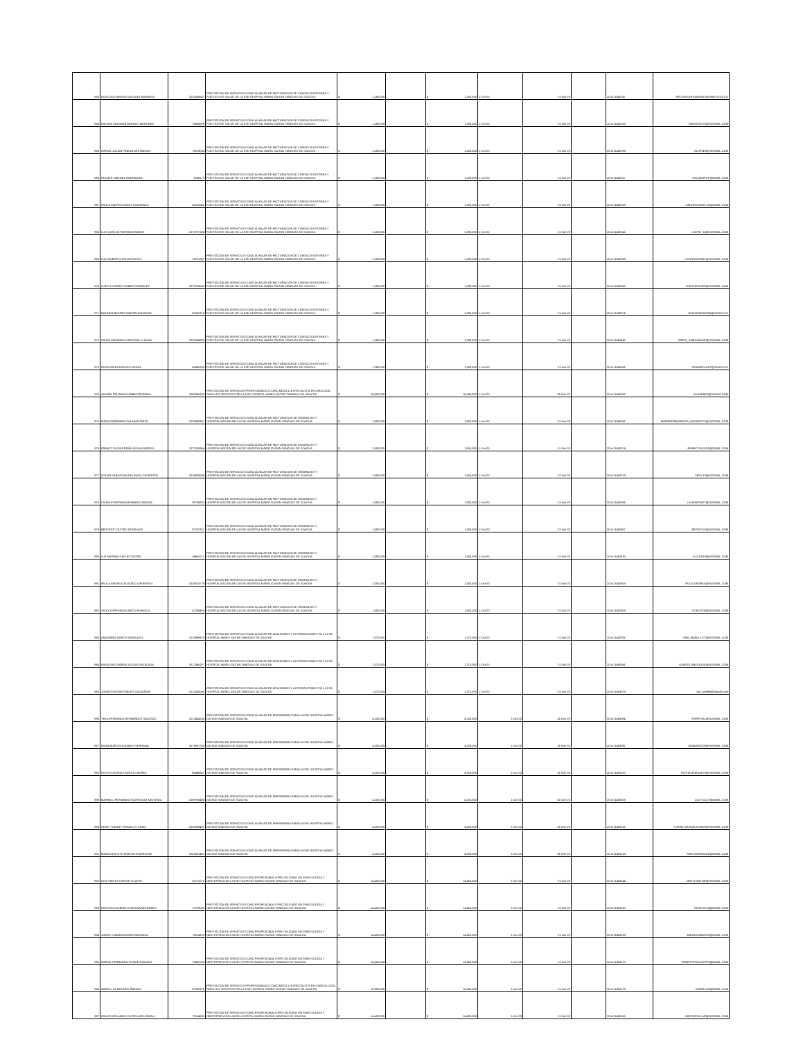| 963 | HUGO ALEJANDRO VASQUEZ BARBOSA | 1032426567 | PRESTACION DE SERVICIOS COMO AUXILIAR DE FACTURACION DE CONSULTA EXTERNA Y PUESTOS DE SALUD DE LA ESE HOSPITAL MARIO GAITAN YANGUAS DE SOACHA | $ 1,280,000 | | $ 1,280,000 | 1-Oct-20 | 31-Oct-20 | | 20-4-11462247 | RECURSOSHUMANOS@HMGY.GOV.CO |
| 964 | WILSON GIOVANNI BURGOS MARTINEZ | 79626619 | PRESTACION DE SERVICIOS COMO AUXILIAR DE FACTURACION DE CONSULTA EXTERNA Y PUESTOS DE SALUD DE LA ESE HOSPITAL MARIO GAITAN YANGUAS DE SOACHA | $ 1,280,000 | | $ 1,280,000 | 1-Oct-20 | 31-Oct-20 | | 20-4-11462288 | GBURGOS75@HOTMAIL.COM |
| 965 | RAFAEL JULIAN PINZON ARCINIEGAS | 79219004 | PRESTACION DE SERVICIOS COMO AUXILIAR DE FACTURACION DE CONSULTA EXTERNA Y PUESTOS DE SALUD DE LA ESE HOSPITAL MARIO GAITAN YANGUAS DE SOACHA | $ 1,280,000 | | $ 1,280,000 | 1-Oct-20 | 31-Oct-20 | | 20-4-11462298 | JULIPIN9@HOTMAIL.COM |
| 966 | HELMER JIMENEZ RODRIGUEZ | 3186173 | PRESTACION DE SERVICIOS COMO AUXILIAR DE FACTURACION DE CONSULTA EXTERNA Y PUESTOS DE SALUD DE LA ESE HOSPITAL MARIO GAITAN YANGUAS DE SOACHA | $ 1,280,000 | | $ 1,280,000 | 1-Oct-20 | 31-Oct-20 | | 20-4-11462327 | HELMERFUT@GMAIL.COM |
| 967 | PAOLA ANDREA ROJAS COLORADO | 52875842 | PRESTACION DE SERVICIOS COMO AUXILIAR DE FACTURACION DE CONSULTA EXTERNA Y PUESTOS DE SALUD DE LA ESE HOSPITAL MARIO GAITAN YANGUAS DE SOACHA | $ 1,280,000 | | $ 1,280,000 | 1-Oct-20 | 31-Oct-20 | | 20-4-11462338 | ANDREGUARO.12@GMAIL.COM |
| 968 | LUIS CARLOS PARRAGA RAMOS | 1073707556 | PRESTACION DE SERVICIOS COMO AUXILIAR DE FACTURACION DE CONSULTA EXTERNA Y PUESTOS DE SALUD DE LA ESE HOSPITAL MARIO GAITAN YANGUAS DE SOACHA | $ 1,280,000 | | $ 1,280,000 | 1-Oct-20 | 31-Oct-20 | | 20-4-11462346 | LUISPA_14@HOTMAIL.COM |
| 969 | LUIS ALBERTO GAITAN REYES | 79261857 | PRESTACION DE SERVICIOS COMO AUXILIAR DE FACTURACION DE CONSULTA EXTERNA Y PUESTOS DE SALUD DE LA ESE HOSPITAL MARIO GAITAN YANGUAS DE SOACHA | $ 1,280,000 | | $ 1,280,000 | 1-Oct-20 | 31-Oct-20 | | 20-4-11462355 | LUCHOGAITAN1@HOTMAIL.COM |
| 970 | LIZETH YURANY GOMEZ GONZALEZ | 1072193055 | PRESTACION DE SERVICIOS COMO AUXILIAR DE FACTURACION DE CONSULTA EXTERNA Y PUESTOS DE SALUD DE LA ESE HOSPITAL MARIO GAITAN YANGUAS DE SOACHA | $ 1,280,000 | | $ 1,280,000 | 1-Oct-20 | 31-Oct-20 | | 20-4-11462362 | LIZETHGO1305@HOTMAIL.COM |
| 971 | NOHORA BEATRIZ MARTIN NAIZAQUE | 52282315 | PRESTACION DE SERVICIOS COMO AUXILIAR DE FACTURACION DE CONSULTA EXTERNA Y PUESTOS DE SALUD DE LA ESE HOSPITAL MARIO GAITAN YANGUAS DE SOACHA | $ 1,280,000 | | $ 1,280,000 | 1-Oct-20 | 31-Oct-20 | | 20-4-11462374 | NOHORAMARTIN@YAHOO.ES |
| 972 | DIEGO ARMANDO GANTIVAR CLAVIJO | 1032364558 | PRESTACION DE SERVICIOS COMO AUXILIAR DE FACTURACION DE CONSULTA EXTERNA Y PUESTOS DE SALUD DE LA ESE HOSPITAL MARIO GAITAN YANGUAS DE SOACHA | $ 1,280,000 | | $ 1,280,000 | 1-Oct-20 | 31-Oct-20 | | 20-4-11462445 | DIEGO_EMBAJADOR@HOTMAIL.COM |
| 973 | ROSA MARIA ROA DE LOZADA | 65495335 | PRESTACION DE SERVICIOS COMO AUXILIAR DE FACTURACION DE CONSULTA EXTERNA Y PUESTOS DE SALUD DE LA ESE HOSPITAL MARIO GAITAN YANGUAS DE SOACHA | $ 1,280,000 | | $ 1,280,000 | 1-Oct-20 | 31-Oct-20 | | 20-4-11462486 | ROMAROLO57@YAHOO.ES |
| 974 | ALVARO EDUARDO URIBE FIGUEROA | 1090396165 | PRESTACION DE SERVICIOS PROFESIONALES COMO MEDICO ESPECIALISTA EN UROLOGIA PARA LOS SERVICIOS EN LA ESE HOSPITAL MARIO GAITAN YANGUAS DE SOACHA | $ 15,000,000 | | $ 15,000,000 | 1-Oct-20 | 31-Dec-20 | | 20-4-11462532 | ALVURIBEF@YAHOO.COM |
| 975 | MARIA FERNANDA SALAZAR NIETO | 1022405967 | PRESTACION DE SERVICIOS COMO AUXILIAR DE FACTURACION DE URGENCIAS Y HOSPITALIZACION DE LA ESE HOSPITAL MARIO GAITAN YANGUAS DE SOACHA | $ 1,550,000 | | $ 1,550,000 | 1-Oct-20 | 31-Oct-20 | | 20-4-11462561 | MARIAFERNANDASALAZARNIETO@HOTMAIL.COM |
| 976 | FRANCY ELOISA PEÑALOZA ALVARADO | 1072190964 | PRESTACION DE SERVICIOS COMO AUXILIAR DE FACTURACION DE URGENCIAS Y HOSPITALIZACION DE LA ESE HOSPITAL MARIO GAITAN YANGUAS DE SOACHA | $ 1,550,000 | | $ 1,550,000 | 1-Oct-20 | 31-Oct-20 | | 20-4-11462574 | FRANCY.ELOISA@GMAIL.COM |
| 977 | OSCAR SEBASTIAN DELGADO CIFUENTES | 1016083506 | PRESTACION DE SERVICIOS COMO AUXILIAR DE FACTURACION DE URGENCIAS Y HOSPITALIZACION DE LA ESE HOSPITAL MARIO GAITAN YANGUAS DE SOACHA | $ 1,550,000 | | $ 1,550,000 | 1-Oct-20 | 31-Oct-20 | | 20-4-11462579 | SKEY.13@HOTMAIL.COM |
| 978 | LAURA ESPERANZA RAMIREZ MOLINA | 39726202 | PRESTACION DE SERVICIOS COMO AUXILIAR DE FACTURACION DE URGENCIAS Y HOSPITALIZACION DE LA ESE HOSPITAL MARIO GAITAN YANGUAS DE SOACHA | $ 1,550,000 | | $ 1,550,000 | 1-Oct-20 | 31-Oct-20 | | 20-4-11462596 | LAURAERM27@HOTMAIL.COM |
| 979 | BERYENIT CASTRO GONZALEZ | 52752327 | PRESTACION DE SERVICIOS COMO AUXILIAR DE FACTURACION DE URGENCIAS Y HOSPITALIZACION DE LA ESE HOSPITAL MARIO GAITAN YANGUAS DE SOACHA | $ 1,550,000 | | $ 1,550,000 | 1-Oct-20 | 31-Oct-20 | | 20-4-11462607 | BERYICAS@HOTMAIL.COM |
| 980 | LUZ MARINA CHICUE CASTRO | 39665711 | PRESTACION DE SERVICIOS COMO AUXILIAR DE FACTURACION DE URGENCIAS Y HOSPITALIZACION DE LA ESE HOSPITAL MARIO GAITAN YANGUAS DE SOACHA | $ 1,550,000 | | $ 1,550,000 | 1-Oct-20 | 31-Oct-20 | | 20-4-11462615 | LUZ.DA19@HOTMAIL.COM |
| 981 | PAOLA ANDREA DELGADO CIFUENTES | 1016070779 | PRESTACION DE SERVICIOS COMO AUXILIAR DE FACTURACION DE URGENCIAS Y HOSPITALIZACION DE LA ESE HOSPITAL MARIO GAITAN YANGUAS DE SOACHA | $ 1,550,000 | | $ 1,550,000 | 1-Oct-20 | 31-Oct-20 | | 20-4-11462918 | POLIS.ANDREA@HOTMAIL.COM |
| 982 | VICKY ESPERANZA NIETO FONSECA | 52206455 | PRESTACION DE SERVICIOS COMO AUXILIAR DE FACTURACION DE URGENCIAS Y HOSPITALIZACION DE LA ESE HOSPITAL MARIO GAITAN YANGUAS DE SOACHA | $ 1,550,000 | | $ 1,550,000 | 1-Oct-20 | 31-Oct-20 | | 20-4-11462928 | VOKOYEN@HOTMAIL.COM |
| 983 | ANA MARIA GARCIA GONZALEZ | 1023959978 | PRESTACION DE SERVICIOS COMO AUXILIAR DE ADMISIONES Y AUTORIZACIONES DE LA ESE HOSPITAL MARIO GAITAN YANGUAS DE SOACHA | $ 1,370,000 | | $ 1,370,000 | 1-Oct-20 | 31-Oct-20 | | 20-4-11462931 | ANA_MARIA_G.G@HOTMAIL.COM |
| 984 | KAROLINE ANDREA DUQUE ENCALADA | 1012364107 | PRESTACION DE SERVICIOS COMO AUXILIAR DE ADMISIONES Y AUTORIZACIONES DE LA ESE HOSPITAL MARIO GAITAN YANGUAS DE SOACHA | $ 1,370,000 | | $ 1,370,000 | 1-Oct-20 | 31-Oct-20 | | 20-4-11462941 | KARITOLINEDUQUE@HOTMAIL.COM |
| 985 | JOHN EDISSON ROBLES CALDERON | 1012435040 | PRESTACION DE SERVICIOS COMO AUXILIAR DE ADMISIONES Y AUTORIZACIONES DE LA ESE HOSPITAL MARIO GAITAN YANGUAS DE SOACHA | $ 1,370,000 | | $ 1,370,000 | 1-Oct-20 | 31-Oct-20 | | 20-4-11463079 | owl_john96@hotmail.com |
| 986 | YEKA FERNANDA HERNANDEZ SALCEDO | 1012454536 | PRESTACION DE SERVICIOS COMO AUXILIAR DE ENFERMERIA PARA LA ESE HOSPITAL MARIO GAITAN YANGUAS DE SOACHA | $ 4,200,000 | | $ 4,200,000 | 1-Oct-20 | 31-Dec-20 | | 20-4-11463084 | YEFERSAL@HOTMAIL.COM |
| 987 | DIANA MARCELA RAMOS SERRANO | 1073691758 | PRESTACION DE SERVICIOS COMO AUXILIAR DE ENFERMERIA PARA LA ESE HOSPITAL MARIO GAITAN YANGUAS DE SOACHA | $ 4,200,000 | | $ 4,200,000 | 1-Oct-20 | 31-Dec-20 | | 20-4-11463092 | DIANAREG08@HOTMAIL.COM |
| 988 | RUTH EUGENIA CARRILLO NUÑEZ | 65496647 | PRESTACION DE SERVICIOS COMO AUXILIAR DE ENFERMERIA PARA LA ESE HOSPITAL MARIO GAITAN YANGUAS DE SOACHA | $ 4,200,000 | | $ 4,200,000 | 1-Oct-20 | 31-Dec-20 | | 20-4-11463100 | RUTHEUGENIA675@HOTMAIL.COM |
| 989 | MARBELL FERNANDA RODRIGUEZ MAYORGA | 1069756495 | PRESTACION DE SERVICIOS COMO AUXILIAR DE ENFERMERIA PARA LA ESE HOSPITAL MARIO GAITAN YANGUAS DE SOACHA | $ 4,200,000 | | $ 4,200,000 | 1-Oct-20 | 31-Dec-20 | | 20-4-11463108 | LUCIY.0127@GMAIL.COM |
| 990 | HEIDY YURANY GRAJALES CANO | 1032398437 | PRESTACION DE SERVICIOS COMO AUXILIAR DE ENFERMERIA PARA LA ESE HOSPITAL MARIO GAITAN YANGUAS DE SOACHA | $ 4,200,000 | | $ 4,200,000 | 1-Oct-20 | 31-Dec-20 | | 20-4-11463116 | YURANYGRAJALES2009@HOTMAIL.COM |
| 991 | MAGDA EGLETH RINCON RODRIGUEZ | 1023031401 | PRESTACION DE SERVICIOS COMO AUXILIAR DE ENFERMERIA PARA LA ESE HOSPITAL MARIO GAITAN YANGUAS DE SOACHA | $ 4,200,000 | | $ 4,200,000 | 1-Oct-20 | 31-Dec-20 | | 20-4-11463138 | RINCONRMAGO2@GMAIL.COM |
| 992 | LIDA YINETH CARTOR OLARTE | 52711072 | PRESTACION DE SERVICIOS COMO PROFESIONAL ESPECIALIZADO EN GINECOLOGIA Y OBSTETRICIA EN LA ESE HOSPITAL MARIO GAITAN YANGUAS DE SOACHA | $ 14,400,000 | | $ 14,400,000 | 1-Oct-20 | 31-Oct-20 | | 20-4-11463144 | MDLYCANTOR@HOTMAIL.COM |
| 993 | FEDERICO ALBERTO MEDINA MELENDES | 79793081 | PRESTACION DE SERVICIOS COMO PROFESIONAL ESPECIALIZADO EN GINECOLOGIA Y OBSTETRICIA EN LA ESE HOSPITAL MARIO GAITAN YANGUAS DE SOACHA | $ 14,400,000 | | $ 14,400,000 | 1-Oct-20 | 31-Oct-20 | | 20-4-11463150 | FEDERIC14@GMAIL.COM |
| 994 | JORGE CABARCA MONTEMIRANDA | 73574318 | PRESTACION DE SERVICIOS COMO PROFESIONAL ESPECIALIZADO EN GINECOLOGIA Y OBSTETRICIA EN LA ESE HOSPITAL MARIO GAITAN YANGUAS DE SOACHA | $ 14,400,000 | | $ 14,400,000 | 1-Oct-20 | 31-Oct-20 | | 20-4-11463158 | JORGECABARCA@GMAIL.COM |
| 995 | RAFAEL FERNANDO DUQUE RAMIREZ | 79600785 | PRESTACION DE SERVICIOS COMO PROFESIONAL ESPECIALIZADO EN GINECOLOGIA Y OBSTETRICIA EN LA ESE HOSPITAL MARIO GAITAN YANGUAS DE SOACHA | $ 14,400,000 | | $ 14,400,000 | 1-Oct-20 | 31-Oct-20 | | 20-4-11463170 | PRINCIPE22AGOSTO@GMAIL.COM |
| 996 | INDIRA LUZ BOLAÑO JIMENEZ | 57305176 | PRESTACION DE SERVICIOS PROFESIONALES COMO MEDICO ESPECIALISTA EN GINECOLOGIA PARA LOS SERVICIOS EN LA ESE HOSPITAL MARIO GAITAN YANGUAS DE SOACHA | $ 15,900,000 | | $ 15,900,000 | 1-Oct-20 | 31-Oct-20 | | 20-4-11463175 | GANDILUZ@GMAIL.COM |
| 997 | WILLER ORLANDO CASTELLAR LENGUA | 73184625 | PRESTACION DE SERVICIOS COMO PROFESIONAL ESPECIALIZADO EN GINECOLOGIA Y OBSTETRICIA EN LA ESE HOSPITAL MARIO GAITAN YANGUAS DE SOACHA | $ 14,400,000 | | $ 14,400,000 | 1-Oct-20 | 31-Oct-20 | | 20-4-11463185 | MDCASTELLAR@HOTMAIL.COM |